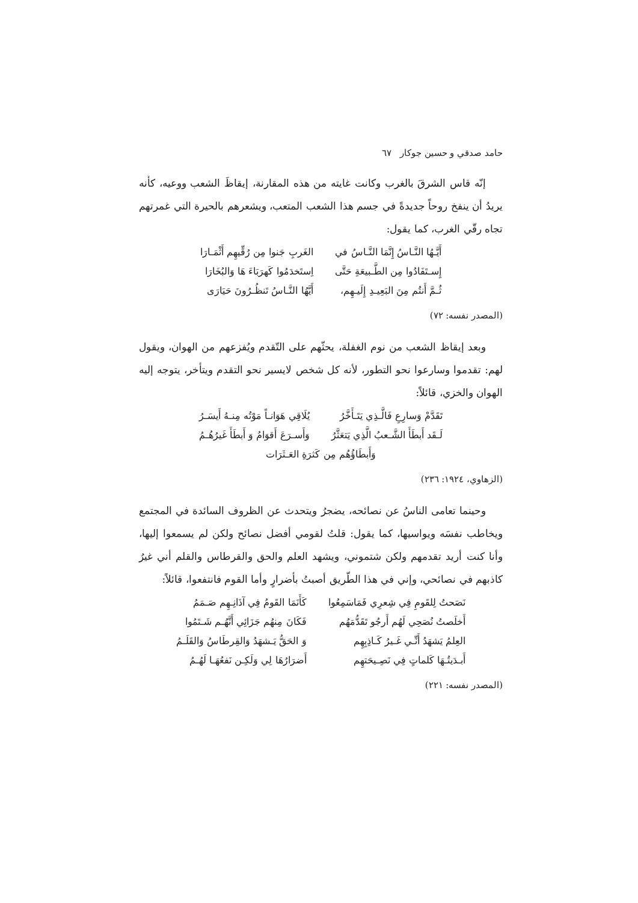حامد صدقي و حسين جوكار ٦٧
إنّه قاس الشرقَ بالغرب وكانت غايته من هذه المقارنة، إيقاظَ الشعب ووعيه، كأنه يريدُ أن ينفخ روحاً جديدةً في جسم هذا الشعب المتعب، ويشعرهم بالحيرة التي غمرتهم تجاه رقّي الغرب، كما يقول:
| أَيَّـهُا النَّـاسُ إِنَّمَا النَّـاسُ في | الغَربِ جَنوا مِن رُقِّيهِم أَثْمَـارَا |
| إِسـتَفَادُوا مِن الطَّـبيعَةِ حَتَّى | اِستَخدَمُوا كَهرَبَاءَ هَا وَالبُخَارَا |
| ثُـمَّ أَنتُم مِنَ البَعِيـدِ إِلَيـهِم، | أَيَّهُا النَّـاسُ تَنظُـرُونَ حَيَارَى |
(المصدر نفسه: ٧٢)
وبعد إيقاظ الشعب من نوم الغفلة، يحثّهم على التّقدم ويُفزعهم من الهوان، ويقول لهم: تقدموا وسارعوا نحو التطور، لأنه كل شخص لايسير نحو التقدم ويتأخر، يتوجه إليه الهوان والخزي، قائلاً:
| تَقَدَّمْ وَسارِعِ فَالَّـذِي يَتَـأَخَّرُ | يُلَاقِي هَوَانـاً مَوْتُه مِنـهُ أَيسَـرُ |
| لَـقَد أَبطَأَ الشَّـعبُ الَّذِي يَتعَثَّرُ | وَأَسـرَعَ أَقوَامُ وَ أَبطَأَ غَيرُهُـمُ |
| وَأَبطَاؤُهُم مِن كَثرَةِ العَـثَرَات | |
(الزهاوي، ١٩٢٤: ٢٣٦)
وحينما تعامى الناسُ عن نصائحه، يضجرُ ويتحدث عن الظروف السائدة في المجتمع ويخاطب نفسَه ويواسيها، كما يقول: قلتُ لقومي أفضل نصائح ولكن لم يسمعوا إليها، وأنا كنت أريد تقدمهم ولكن شتموني، ويشهد العلم والحق والقرطاس والقلم أني غيرُ كاذبهم في نصائحي، وإني في هذا الطّريق أصبتُ بأضرارٍ وأما القوم فانتفعوا، قائلاً:
| نَصَحتُ لِلقَومِ فِي شِعرِي فَمَاسَمِعُوا | كَأَنَمَا القَومُ فِي آذَانِـهِم صَـمَمُ |
| أَخلَصتُ نُصَحِي لَهُم أَرجُو تَقَدُّمَهُم | فَكَانَ مِنهُم جَزَائِي أَنَّهُـم شَـتَمُوا |
| العِلمُ يَشهَدُ أَنِّـي غَـيرُ كَـاذِبِهِم | وَ الحَقُّ يَـشهَدُ وَالقِرطَاسُ وَالقَلَـمُ |
| أَبـدَيتُـهَا كَلماتٍ فِي نَصِـيحَتهِم | أَضرَارُهَا لِي وَلَكِـن نَفعُهَـا لَهُـمُ |
(المصدر نفسه: ٢٢١)